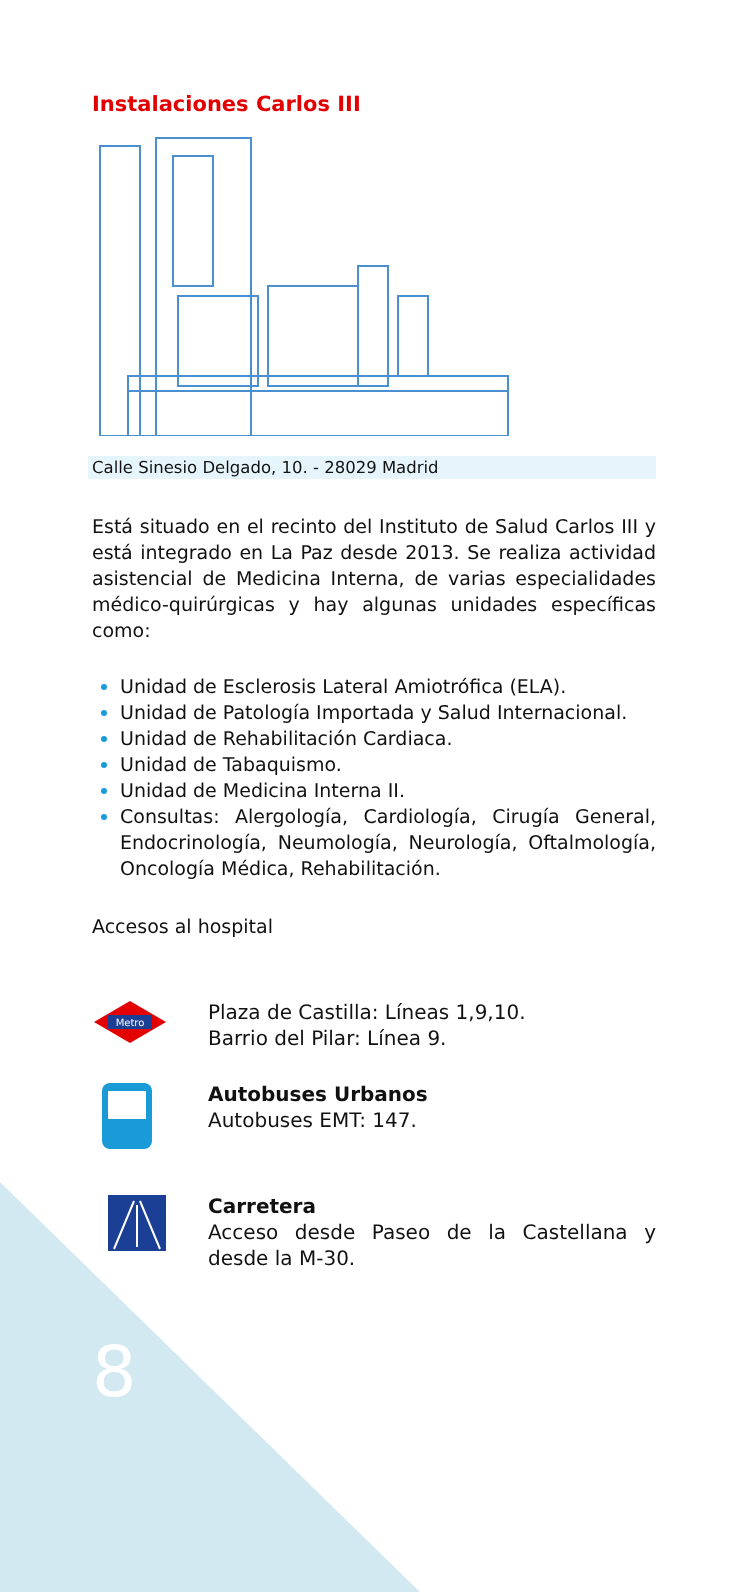Instalaciones Carlos III
Calle Sinesio Delgado, 10. - 28029 Madrid
Está situado en el recinto del Instituto de Salud Carlos III y está integrado en La Paz desde 2013. Se realiza actividad asistencial de Medicina Interna, de varias especialidades médico-quirúrgicas y hay algunas unidades específicas como:
Unidad de Esclerosis Lateral Amiotrófica (ELA).
Unidad de Patología Importada y Salud Internacional.
Unidad de Rehabilitación Cardiaca.
Unidad de Tabaquismo.
Unidad de Medicina Interna II.
Consultas: Alergología, Cardiología, Cirugía General, Endocrinología, Neumología, Neurología, Oftalmología, Oncología Médica, Rehabilitación.
Accesos al hospital
Metro
Plaza de Castilla: Líneas 1,9,10.
Barrio del Pilar: Línea 9.
Autobuses Urbanos
Autobuses EMT: 147.
Carretera
Acceso desde Paseo de la Castellana y desde la M-30.
8